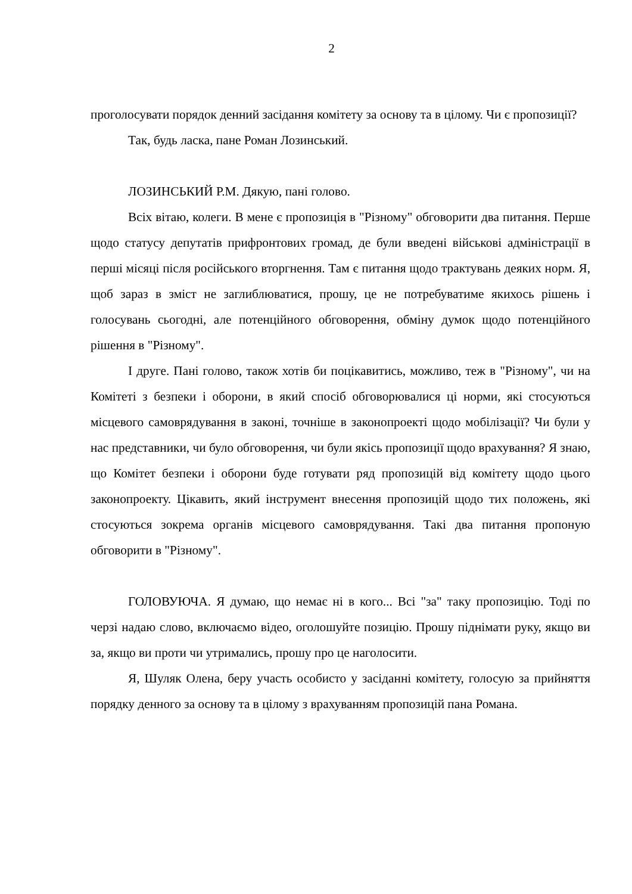2
проголосувати порядок денний засідання комітету за основу та в цілому. Чи є пропозиції?
Так, будь ласка, пане Роман Лозинський.
ЛОЗИНСЬКИЙ Р.М. Дякую, пані голово.
Всіх вітаю, колеги. В мене є пропозиція в "Різному" обговорити два питання. Перше щодо статусу депутатів прифронтових громад, де були введені військові адміністрації в перші місяці після російського вторгнення. Там є питання щодо трактувань деяких норм. Я, щоб зараз в зміст не заглиблюватися, прошу, це не потребуватиме якихось рішень і голосувань сьогодні, але потенційного обговорення, обміну думок щодо потенційного рішення в "Різному".
І друге. Пані голово, також хотів би поцікавитись, можливо, теж в "Різному", чи на Комітеті з безпеки і оборони, в який спосіб обговорювалися ці норми, які стосуються місцевого самоврядування в законі, точніше в законопроекті щодо мобілізації? Чи були у нас представники, чи було обговорення, чи були якісь пропозиції щодо врахування? Я знаю, що Комітет безпеки і оборони буде готувати ряд пропозицій від комітету щодо цього законопроекту. Цікавить, який інструмент внесення пропозицій щодо тих положень, які стосуються зокрема органів місцевого самоврядування. Такі два питання пропоную обговорити в "Різному".
ГОЛОВУЮЧА. Я думаю, що немає ні в кого... Всі "за" таку пропозицію. Тоді по черзі надаю слово, включаємо відео, оголошуйте позицію. Прошу піднімати руку, якщо ви за, якщо ви проти чи утримались, прошу про це наголосити.
Я, Шуляк Олена, беру участь особисто у засіданні комітету, голосую за прийняття порядку денного за основу та в цілому з врахуванням пропозицій пана Романа.